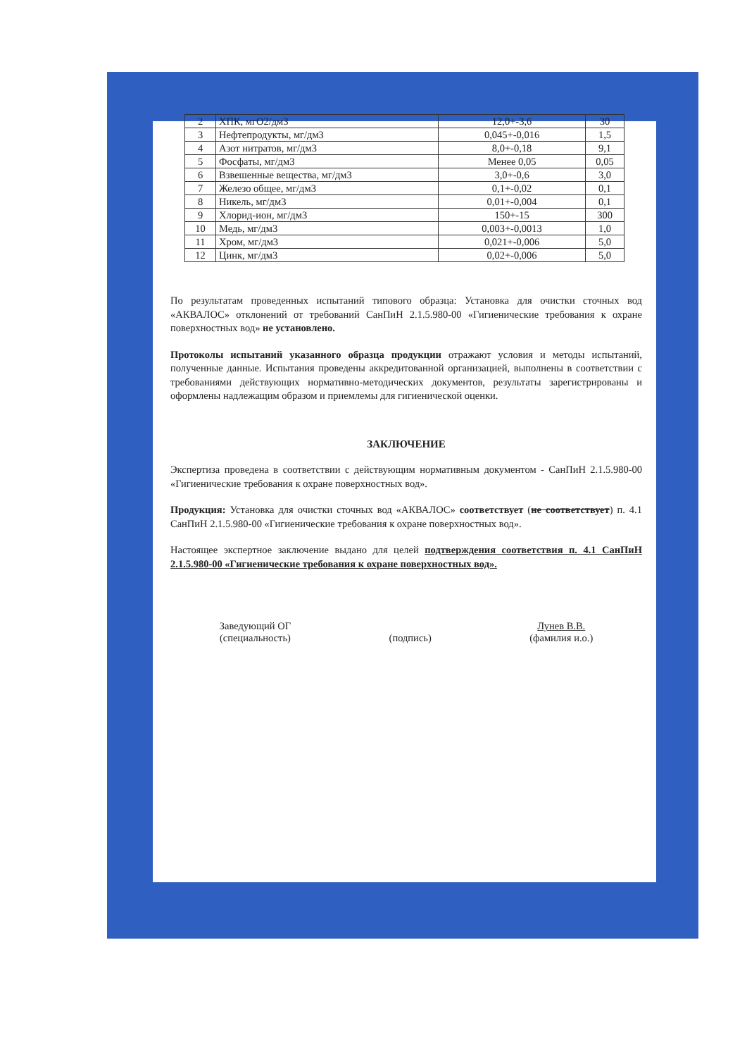| 2 | ХПК, мгО2/дм3 | 12,0+-3,6 | 30 |
| 3 | Нефтепродукты, мг/дм3 | 0,045+-0,016 | 1,5 |
| 4 | Азот нитратов, мг/дм3 | 8,0+-0,18 | 9,1 |
| 5 | Фосфаты, мг/дм3 | Менее 0,05 | 0,05 |
| 6 | Взвешенные вещества, мг/дм3 | 3,0+-0,6 | 3,0 |
| 7 | Железо общее, мг/дм3 | 0,1+-0,02 | 0,1 |
| 8 | Никель, мг/дм3 | 0,01+-0,004 | 0,1 |
| 9 | Хлорид-ион, мг/дм3 | 150+-15 | 300 |
| 10 | Медь, мг/дм3 | 0,003+-0,0013 | 1,0 |
| 11 | Хром, мг/дм3 | 0,021+-0,006 | 5,0 |
| 12 | Цинк, мг/дм3 | 0,02+-0,006 | 5,0 |
По результатам проведенных испытаний типового образца: Установка для очистки сточных вод «АКВАЛОС» отклонений от требований СанПиН 2.1.5.980-00 «Гигиенические требования к охране поверхностных вод» не установлено.
Протоколы испытаний указанного образца продукции отражают условия и методы испытаний, полученные данные. Испытания проведены аккредитованной организацией, выполнены в соответствии с требованиями действующих нормативно-методических документов, результаты зарегистрированы и оформлены надлежащим образом и приемлемы для гигиенической оценки.
ЗАКЛЮЧЕНИЕ
Экспертиза проведена в соответствии с действующим нормативным документом - СанПиН 2.1.5.980-00 «Гигиенические требования к охране поверхностных вод».
Продукция: Установка для очистки сточных вод «АКВАЛОС» соответствует (не соответствует) п. 4.1 СанПиН 2.1.5.980-00 «Гигиенические требования к охране поверхностных вод».
Настоящее экспертное заключение выдано для целей подтверждения соответствия п. 4.1 СанПиН 2.1.5.980-00 «Гигиенические требования к охране поверхностных вод».
Заведующий ОГ
(специальность)
(подпись) Лунев В.В.
(фамилия и.о.)